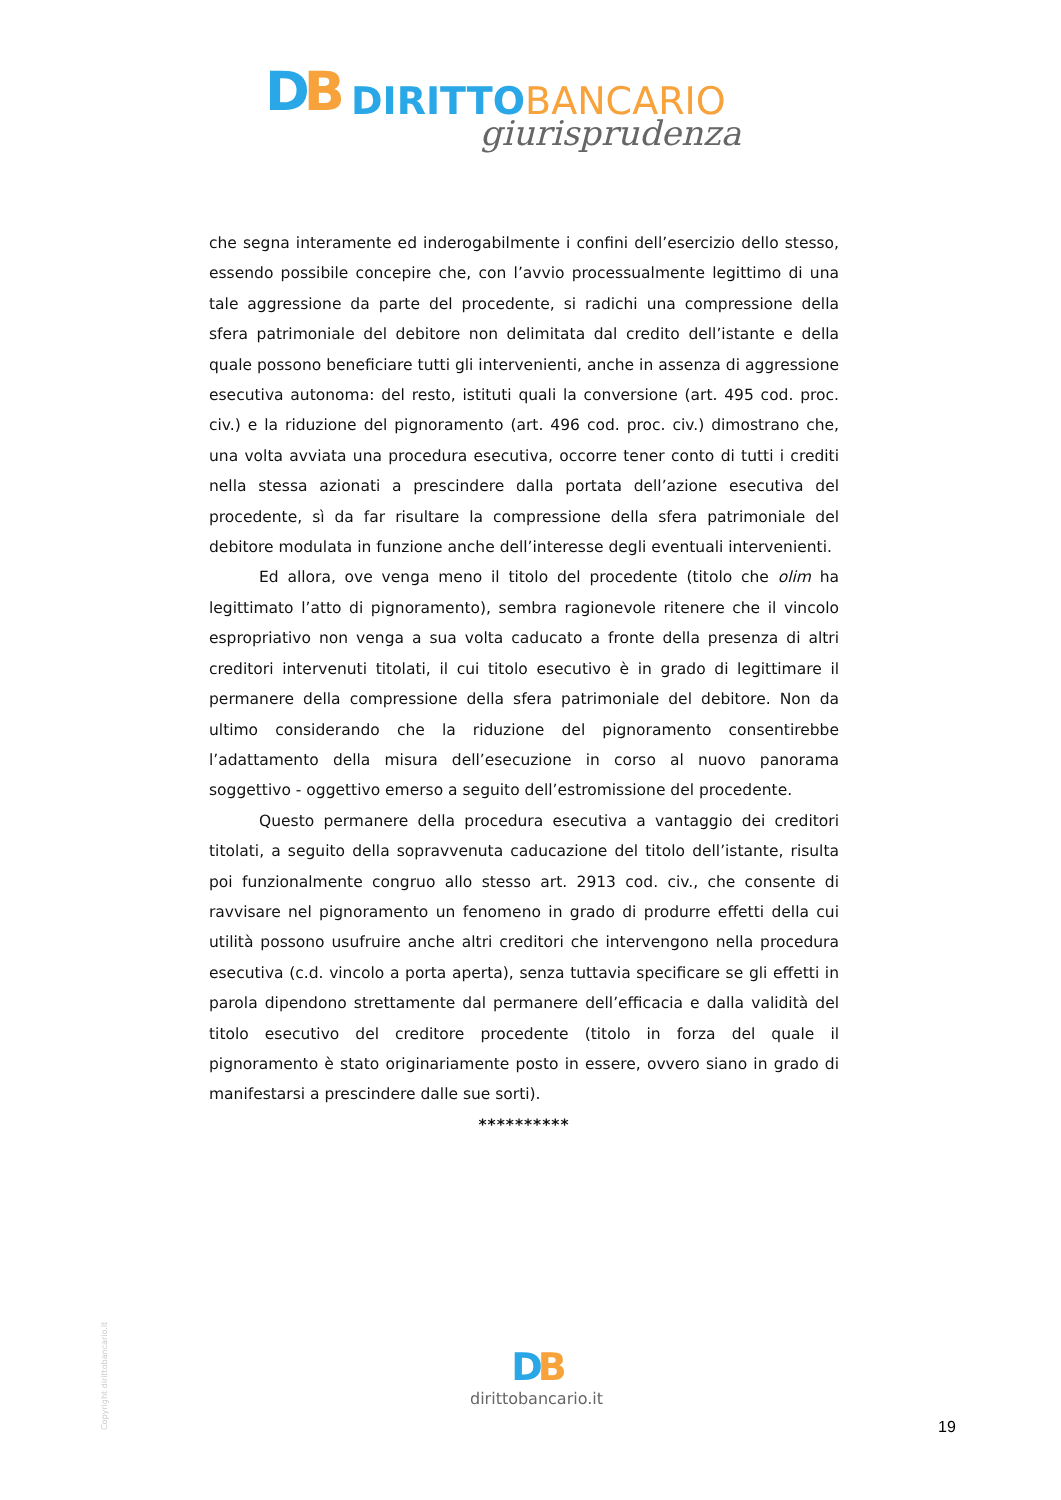DB DIRITTO BANCARIO
giurisprudenza
che segna interamente ed inderogabilmente i confini dell’esercizio dello stesso, essendo possibile concepire che, con l’avvio processualmente legittimo di una tale aggressione da parte del procedente, si radichi una compressione della sfera patrimoniale del debitore non delimitata dal credito dell’istante e della quale possono beneficiare tutti gli intervenienti, anche in assenza di aggressione esecutiva autonoma: del resto, istituti quali la conversione (art. 495 cod. proc. civ.) e la riduzione del pignoramento (art. 496 cod. proc. civ.) dimostrano che, una volta avviata una procedura esecutiva, occorre tener conto di tutti i crediti nella stessa azionati a prescindere dalla portata dell’azione esecutiva del procedente, sì da far risultare la compressione della sfera patrimoniale del debitore modulata in funzione anche dell’interesse degli eventuali intervenienti.
Ed allora, ove venga meno il titolo del procedente (titolo che olim ha legittimato l’atto di pignoramento), sembra ragionevole ritenere che il vincolo espropriativo non venga a sua volta caducato a fronte della presenza di altri creditori intervenuti titolati, il cui titolo esecutivo è in grado di legittimare il permanere della compressione della sfera patrimoniale del debitore. Non da ultimo considerando che la riduzione del pignoramento consentirebbe l’adattamento della misura dell’esecuzione in corso al nuovo panorama soggettivo - oggettivo emerso a seguito dell’estromissione del procedente.
Questo permanere della procedura esecutiva a vantaggio dei creditori titolati, a seguito della sopravvenuta caducazione del titolo dell’istante, risulta poi funzionalmente congruo allo stesso art. 2913 cod. civ., che consente di ravvisare nel pignoramento un fenomeno in grado di produrre effetti della cui utilità possono usufruire anche altri creditori che intervengono nella procedura esecutiva (c.d. vincolo a porta aperta), senza tuttavia specificare se gli effetti in parola dipendono strettamente dal permanere dell’efficacia e dalla validità del titolo esecutivo del creditore procedente (titolo in forza del quale il pignoramento è stato originariamente posto in essere, ovvero siano in grado di manifestarsi a prescindere dalle sue sorti).
**********
Copyright dirittobancario.it
DB
dirittobancario.it
19